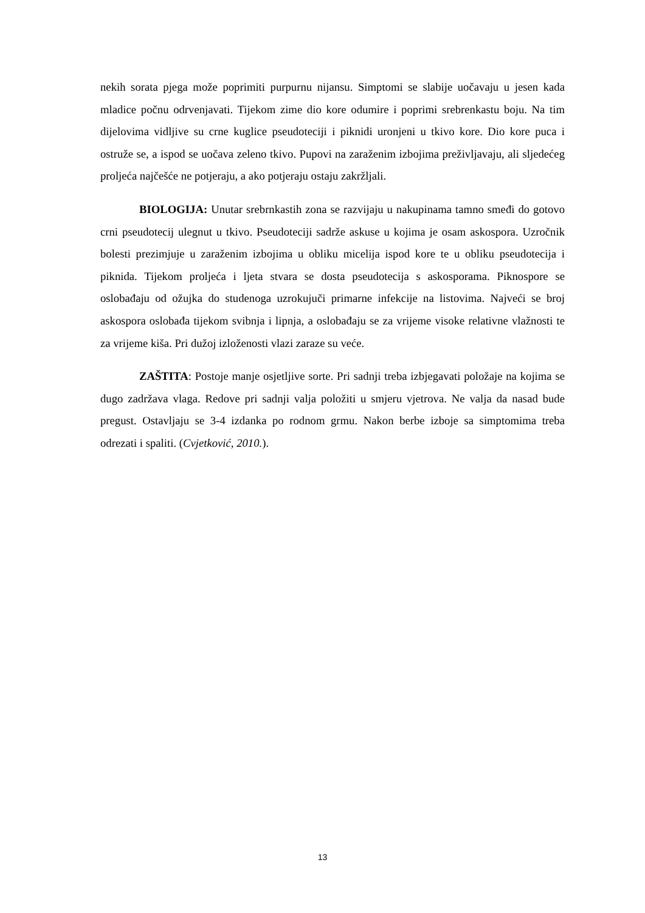nekih sorata pjega može poprimiti purpurnu nijansu. Simptomi se slabije uočavaju u jesen kada mladice počnu odrvenjavati. Tijekom zime dio kore odumire i poprimi srebrenkastu boju. Na tim dijelovima vidljive su crne kuglice pseudoteciji i piknidi uronjeni u tkivo kore. Dio kore puca i ostruže se, a ispod se uočava zeleno tkivo. Pupovi na zaraženim izbojima preživljavaju, ali sljedećeg proljeća najčešće ne potjeraju, a ako potjeraju ostaju zakržljali.
BIOLOGIJA: Unutar srebrnkastih zona se razvijaju u nakupinama tamno smeđi do gotovo crni pseudotecij ulegnut u tkivo. Pseudoteciji sadrže askuse u kojima je osam askospora. Uzročnik bolesti prezimjuje u zaraženim izbojima u obliku micelija ispod kore te u obliku pseudotecija i piknida. Tijekom proljeća i ljeta stvara se dosta pseudotecija s askosporama. Piknospore se oslobađaju od ožujka do studenoga uzrokujuči primarne infekcije na listovima. Najveći se broj askospora oslobađa tijekom svibnja i lipnja, a oslobađaju se za vrijeme visoke relativne vlažnosti te za vrijeme kiša. Pri dužoj izloženosti vlazi zaraze su veće.
ZAŠTITA: Postoje manje osjetljive sorte. Pri sadnji treba izbjegavati položaje na kojima se dugo zadržava vlaga. Redove pri sadnji valja položiti u smjeru vjetrova. Ne valja da nasad bude pregust. Ostavljaju se 3-4 izdanka po rodnom grmu. Nakon berbe izboje sa simptomima treba odrezati i spaliti. (Cvjetković, 2010.).
13